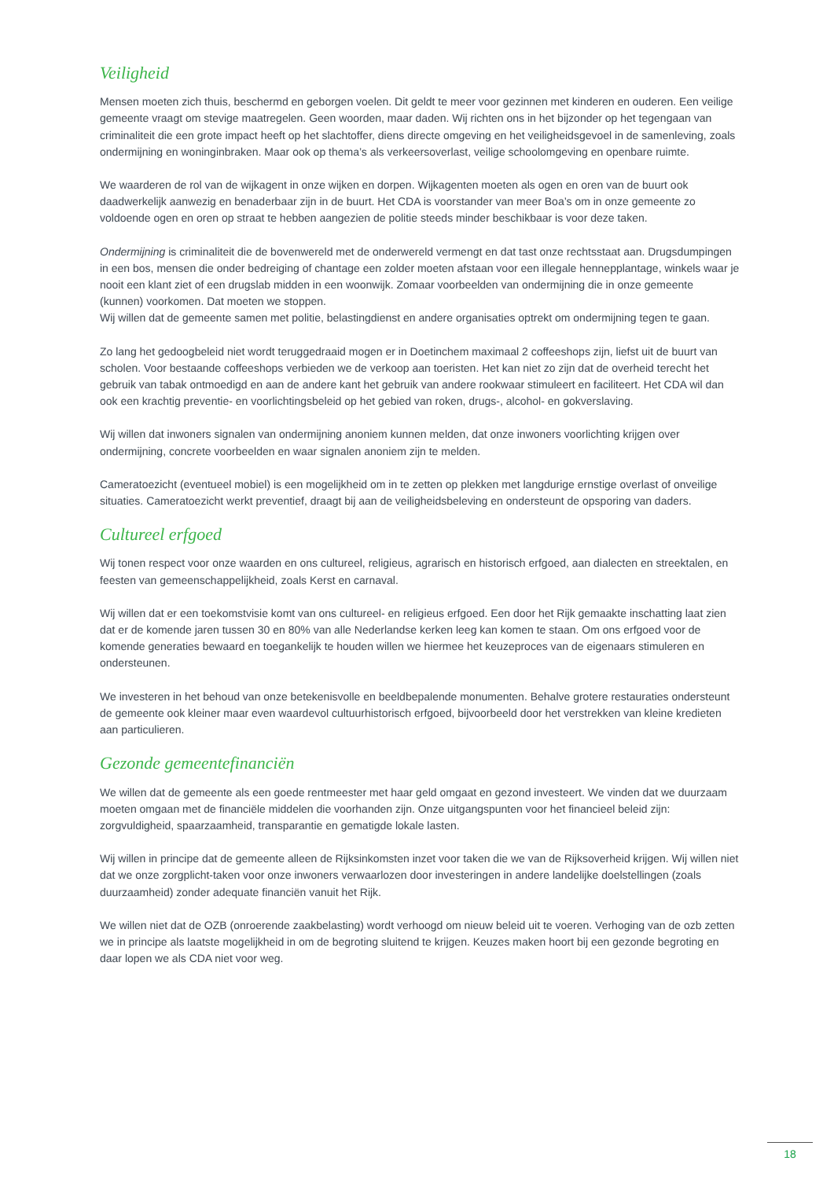Veiligheid
Mensen moeten zich thuis, beschermd en geborgen voelen. Dit geldt te meer voor gezinnen met kinderen en ouderen. Een veilige gemeente vraagt om stevige maatregelen. Geen woorden, maar daden. Wij richten ons in het bijzonder op het tegengaan van criminaliteit die een grote impact heeft op het slachtoffer, diens directe omgeving en het veiligheidsgevoel in de samenleving, zoals ondermijning en woninginbraken. Maar ook op thema’s als verkeersoverlast, veilige schoolomgeving en openbare ruimte.
We waarderen de rol van de wijkagent in onze wijken en dorpen. Wijkagenten moeten als ogen en oren van de buurt ook daadwerkelijk aanwezig en benaderbaar zijn in de buurt. Het CDA is voorstander van meer Boa’s om in onze gemeente zo voldoende ogen en oren op straat te hebben aangezien de politie steeds minder beschikbaar is voor deze taken.
Ondermijning is criminaliteit die de bovenwereld met de onderwereld vermengt en dat tast onze rechtsstaat aan. Drugsdumpingen in een bos, mensen die onder bedreiging of chantage een zolder moeten afstaan voor een illegale hennepplantage, winkels waar je nooit een klant ziet of een drugslab midden in een woonwijk. Zomaar voorbeelden van ondermijning die in onze gemeente (kunnen) voorkomen. Dat moeten we stoppen.
Wij willen dat de gemeente samen met politie, belastingdienst en andere organisaties optrekt om ondermijning tegen te gaan.
Zo lang het gedoogbeleid niet wordt teruggedraaid mogen er in Doetinchem maximaal 2 coffeeshops zijn, liefst uit de buurt van scholen. Voor bestaande coffeeshops verbieden we de verkoop aan toeristen. Het kan niet zo zijn dat de overheid terecht het gebruik van tabak ontmoedigd en aan de andere kant het gebruik van andere rookwaar stimuleert en faciliteert. Het CDA wil dan ook een krachtig preventie- en voorlichtingsbeleid op het gebied van roken, drugs-, alcohol- en gokverslaving.
Wij willen dat inwoners signalen van ondermijning anoniem kunnen melden, dat onze inwoners voorlichting krijgen over ondermijning, concrete voorbeelden en waar signalen anoniem zijn te melden.
Cameratoezicht (eventueel mobiel) is een mogelijkheid om in te zetten op plekken met langdurige ernstige overlast of onveilige situaties. Cameratoezicht werkt preventief, draagt bij aan de veiligheidsbeleving en ondersteunt de opsporing van daders.
Cultureel erfgoed
Wij tonen respect voor onze waarden en ons cultureel, religieus, agrarisch en historisch erfgoed, aan dialecten en streektalen, en feesten van gemeenschappelijkheid, zoals Kerst en carnaval.
Wij willen dat er een toekomstvisie komt van ons cultureel- en religieus erfgoed. Een door het Rijk gemaakte inschatting laat zien dat er de komende jaren tussen 30 en 80% van alle Nederlandse kerken leeg kan komen te staan. Om ons erfgoed voor de komende generaties bewaard en toegankelijk te houden willen we hiermee het keuzeproces van de eigenaars stimuleren en ondersteunen.
We investeren in het behoud van onze betekenisvolle en beeldbepalende monumenten. Behalve grotere restauraties ondersteunt de gemeente ook kleiner maar even waardevol cultuurhistorisch erfgoed, bijvoorbeeld door het verstrekken van kleine kredieten aan particulieren.
Gezonde gemeentefinanciën
We willen dat de gemeente als een goede rentmeester met haar geld omgaat en gezond investeert. We vinden dat we duurzaam moeten omgaan met de financiële middelen die voorhanden zijn. Onze uitgangspunten voor het financieel beleid zijn: zorgvuldigheid, spaarzaamheid, transparantie en gematigde lokale lasten.
Wij willen in principe dat de gemeente alleen de Rijksinkomsten inzet voor taken die we van de Rijksoverheid krijgen. Wij willen niet dat we onze zorgplicht-taken voor onze inwoners verwaarlozen door investeringen in andere landelijke doelstellingen (zoals duurzaamheid) zonder adequate financiën vanuit het Rijk.
We willen niet dat de OZB (onroerende zaakbelasting) wordt verhoogd om nieuw beleid uit te voeren. Verhoging van de ozb zetten we in principe als laatste mogelijkheid in om de begroting sluitend te krijgen. Keuzes maken hoort bij een gezonde begroting en daar lopen we als CDA niet voor weg.
18